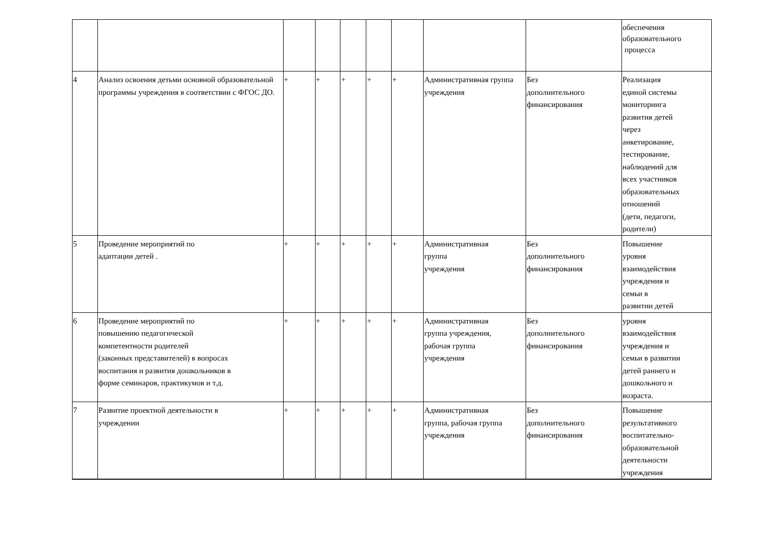| | | | | | | | | | обеспечения образовательного процесса |
| 4 | Анализ освоения детьми основной образовательной программы учреждения в соответствии с ФГОС ДО. | + | + | + | + | + | Административная группа учреждения | Без дополнительного финансирования | Реализация единой системы мониторинга развития детей через анкетирование, тестирование, наблюдений для всех участников образовательных отношений (дети, педагоги, родители) |
| 5 | Проведение мероприятий по адаптации детей . | + | + | + | + | + | Административная группа учреждения | Без дополнительного финансирования | Повышение уровня взаимодействия учреждения и семьи в развитии детей |
| 6 | Проведение мероприятий по повышению педагогической компетентности родителей (законных представителей) в вопросах воспитания и развития дошкольников в форме семинаров, практикумов и т.д. | + | + | + | + | + | Административная группа учреждения, рабочая группа учреждения | Без дополнительного финансирования | уровня взаимодействия учреждения и семьи в развитии детей раннего и дошкольного и возраста. |
| 7 | Развитие проектной деятельности в учреждении | + | + | + | + | + | Административная группа, рабочая группа учреждения | Без дополнительного финансирования | Повышение результативного воспитательно- образовательной деятельности учреждения |